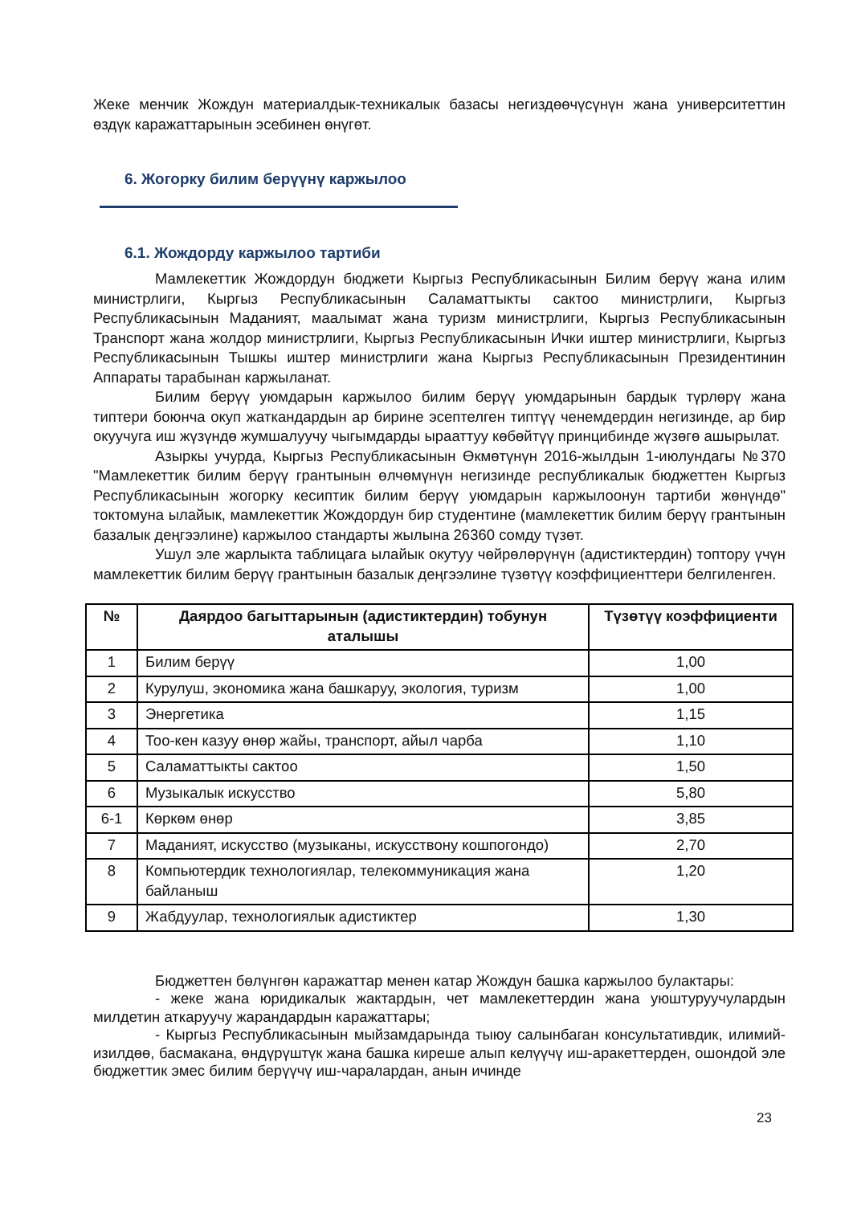Жеке менчик Жождун материалдык-техникалык базасы негиздөөчүсүнүн жана университеттин өздүк каражаттарынын эсебинен өнүгөт.
6. Жогорку билим берүүнү каржылоо
6.1. Жождорду каржылоо тартиби
Мамлекеттик Жождордун бюджети Кыргыз Республикасынын Билим берүү жана илим министрлиги, Кыргыз Республикасынын Саламаттыкты сактоо министрлиги, Кыргыз Республикасынын Маданият, маалымат жана туризм министрлиги, Кыргыз Республикасынын Транспорт жана жолдор министрлиги, Кыргыз Республикасынын Ички иштер министрлиги, Кыргыз Республикасынын Тышкы иштер министрлиги жана Кыргыз Республикасынын Президентинин Аппараты тарабынан каржыланат.
Билим берүү уюмдарын каржылоо билим берүү уюмдарынын бардык түрлөрү жана типтери боюнча окуп жаткандардын ар бирине эсептелген типтүү ченемдердин негизинде, ар бир окуучуга иш жүзүндө жумшалуучу чыгымдарды ырааттуу көбөйтүү принцибинде жүзөгө ашырылат.
Азыркы учурда, Кыргыз Республикасынын Өкмөтүнүн 2016-жылдын 1-июлундагы №370 "Мамлекеттик билим берүү грантынын өлчөмүнүн негизинде республикалык бюджеттен Кыргыз Республикасынын жогорку кесиптик билим берүү уюмдарын каржылоонун тартиби жөнүндө" токтомуна ылайык, мамлекеттик Жождордун бир студентине (мамлекеттик билим берүү грантынын базалык деңгээлине) каржылоо стандарты жылына 26360 сомду түзөт.
Ушул эле жарлыкта таблицага ылайык окутуу чөйрөлөрүнүн (адистиктердин) топтору үчүн мамлекеттик билим берүү грантынын базалык деңгээлине түзөтүү коэффициенттери белгиленген.
| № | Даярдоо багыттарынын (адистиктердин) тобунун аталышы | Түзөтүү коэффициенти |
| --- | --- | --- |
| 1 | Билим берүү | 1,00 |
| 2 | Курулуш, экономика жана башкаруу, экология, туризм | 1,00 |
| 3 | Энергетика | 1,15 |
| 4 | Тоо-кен казуу өнөр жайы, транспорт, айыл чарба | 1,10 |
| 5 | Саламаттыкты сактоо | 1,50 |
| 6 | Музыкалык искусство | 5,80 |
| 6-1 | Көркөм өнөр | 3,85 |
| 7 | Маданият, искусство (музыканы, искусствону кошпогондо) | 2,70 |
| 8 | Компьютердик технологиялар, телекоммуникация жана байланыш | 1,20 |
| 9 | Жабдуулар, технологиялык адистиктер | 1,30 |
Бюджеттен бөлүнгөн каражаттар менен катар Жождун башка каржылоо булактары:
- жеке жана юридикалык жактардын, чет мамлекеттердин жана уюштуруучулардын милдетин аткаруучу жарандардын каражаттары;
- Кыргыз Республикасынын мыйзамдарында тыюу салынбаган консультативдик, илимий-изилдөө, басмакана, өндүрүштүк жана башка киреше алып келүүчү иш-аракеттерден, ошондой эле бюджеттик эмес билим берүүчү иш-чаралардан, анын ичинде
23